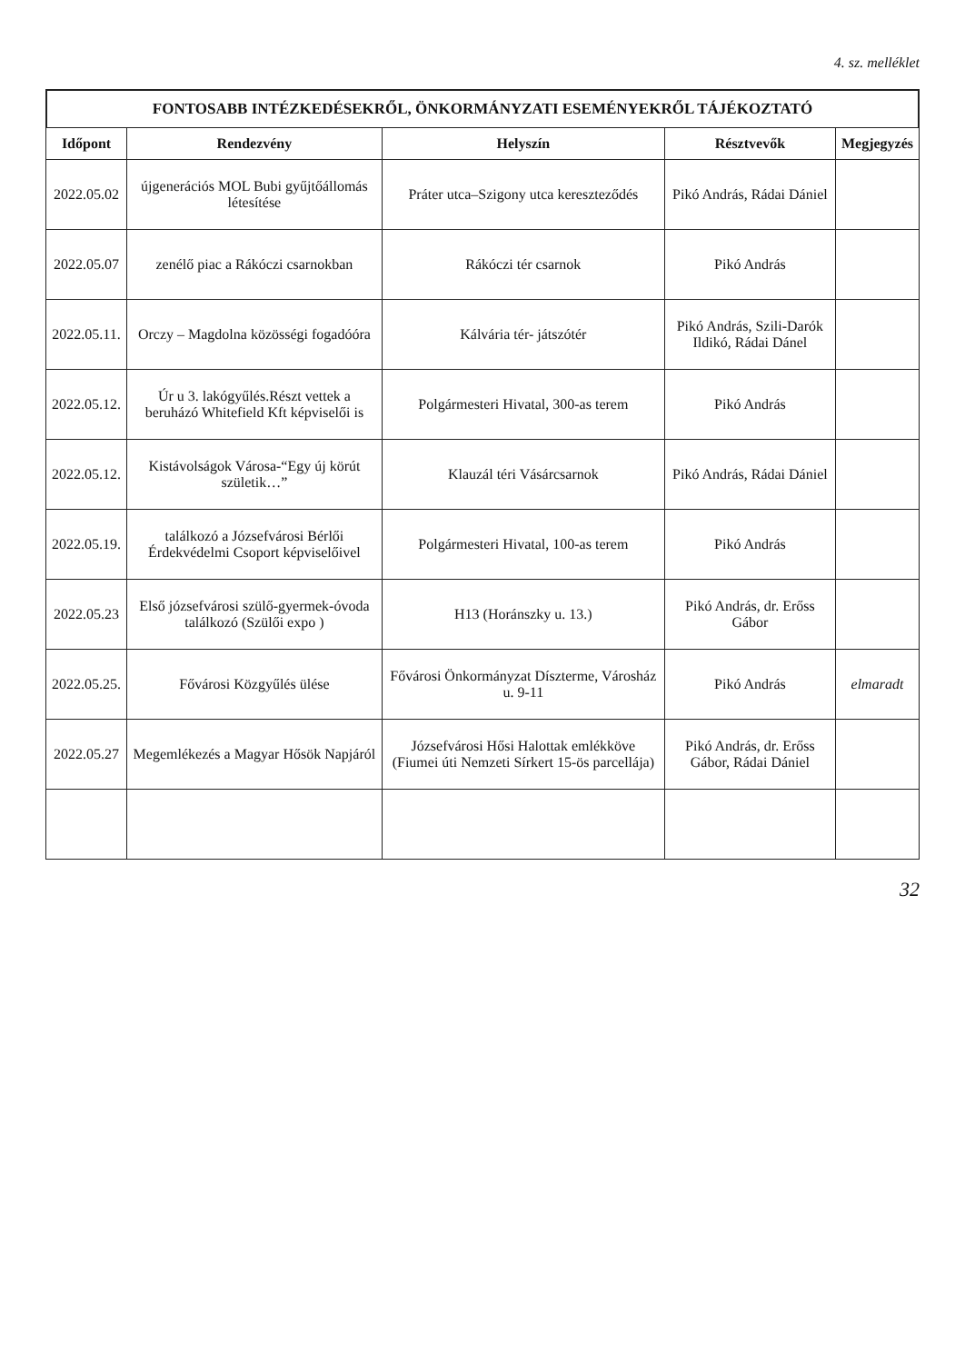4. sz. melléklet
FONTOSABB INTÉZKEDÉSEKRŐL, ÖNKORMÁNYZATI ESEMÉNYEKRŐL TÁJÉKOZTATÓ
| Időpont | Rendezvény | Helyszín | Résztvevők | Megjegyzés |
| --- | --- | --- | --- | --- |
| 2022.05.02 | újgenerációs MOL Bubi gyűjtőállomás létesítése | Práter utca–Szigony utca kereszteződés | Pikó András, Rádai Dániel | |
| 2022.05.07 | zenélő piac a Rákóczi csarnokban | Rákóczi tér csarnok | Pikó András | |
| 2022.05.11. | Orczy – Magdolna közösségi fogadóóra | Kálvária tér- játszótér | Pikó András, Szili-Darók Ildikó, Rádai Dánel | |
| 2022.05.12. | Úr u 3. lakógyűlés.Részt vettek a beruházó Whitefield Kft képviselői is | Polgármesteri Hivatal, 300-as terem | Pikó András | |
| 2022.05.12. | Kistávolságok Városa-“Egy új körút születik…” | Klauzál téri Vásárcsarnok | Pikó András, Rádai Dániel | |
| 2022.05.19. | találkozó a Józsefvárosi Bérlői Érdekvédelmi Csoport képviselőivel | Polgármesteri Hivatal, 100-as terem | Pikó András | |
| 2022.05.23 | Első józsefvárosi szülő-gyermek-óvoda találkozó (Szülői expo ) | H13 (Horánszky u. 13.) | Pikó András, dr. Erőss Gábor | |
| 2022.05.25. | Fővárosi Közgyűlés ülése | Fővárosi Önkormányzat Díszterme, Városház u. 9-11 | Pikó András | elmaradt |
| 2022.05.27 | Megemlékezés a Magyar Hősök Napjáról | Józsefvárosi Hősi Halottak emlékköve (Fiumei úti Nemzeti Sírkert 15-ös parcellája) | Pikó András, dr. Erőss Gábor, Rádai Dániel | |
32